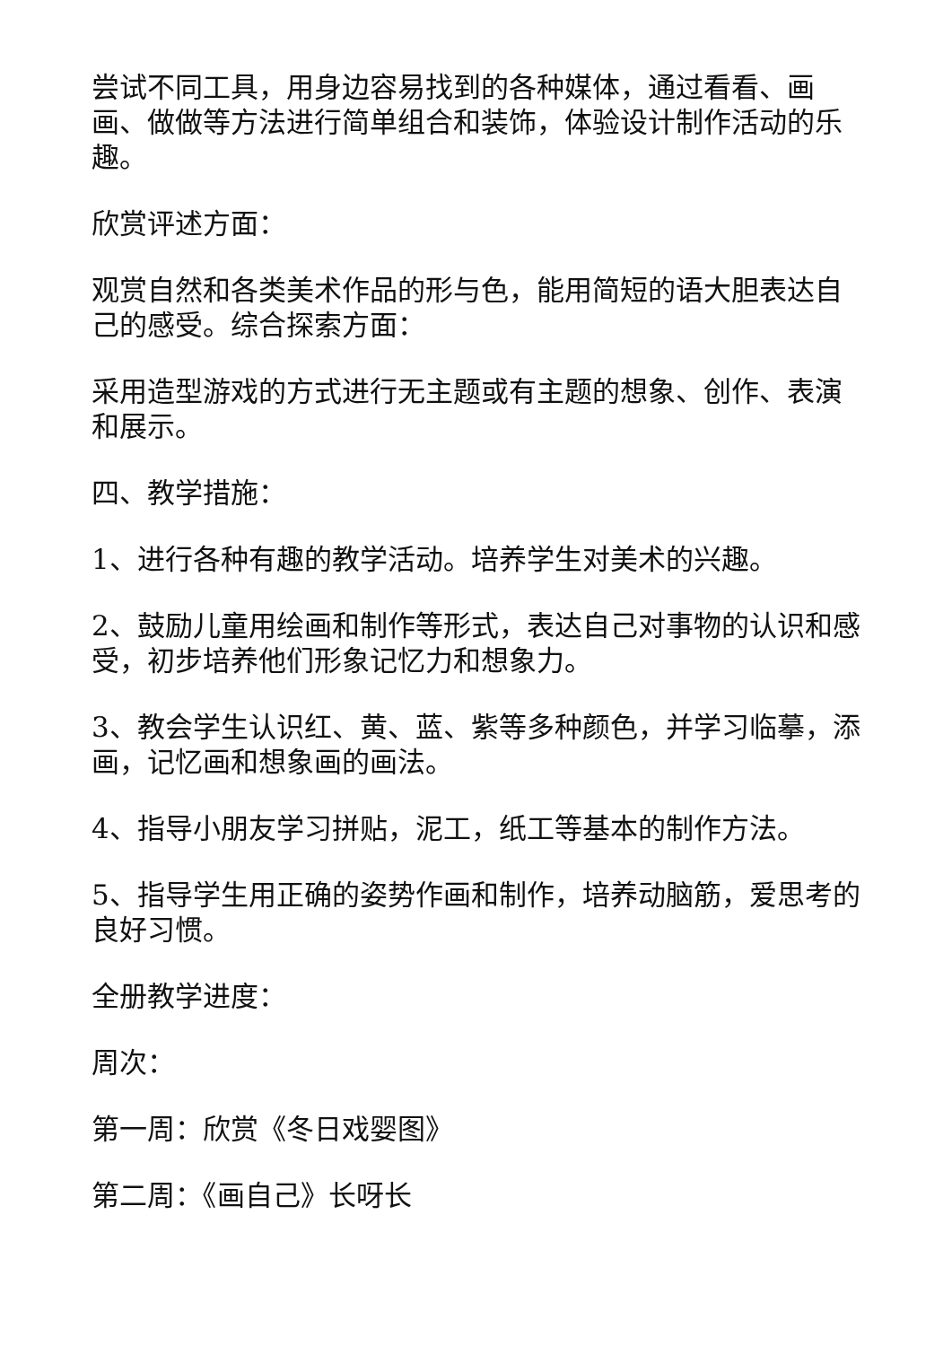尝试不同工具，用身边容易找到的各种媒体，通过看看、画画、做做等方法进行简单组合和装饰，体验设计制作活动的乐趣。
欣赏评述方面：
观赏自然和各类美术作品的形与色，能用简短的语大胆表达自己的感受。综合探索方面：
采用造型游戏的方式进行无主题或有主题的想象、创作、表演和展示。
四、教学措施：
1、进行各种有趣的教学活动。培养学生对美术的兴趣。
2、鼓励儿童用绘画和制作等形式，表达自己对事物的认识和感受，初步培养他们形象记忆力和想象力。
3、教会学生认识红、黄、蓝、紫等多种颜色，并学习临摹，添画，记忆画和想象画的画法。
4、指导小朋友学习拼贴，泥工，纸工等基本的制作方法。
5、指导学生用正确的姿势作画和制作，培养动脑筋，爱思考的良好习惯。
全册教学进度：
周次：
第一周：欣赏《冬日戏婴图》
第二周：《画自己》长呀长